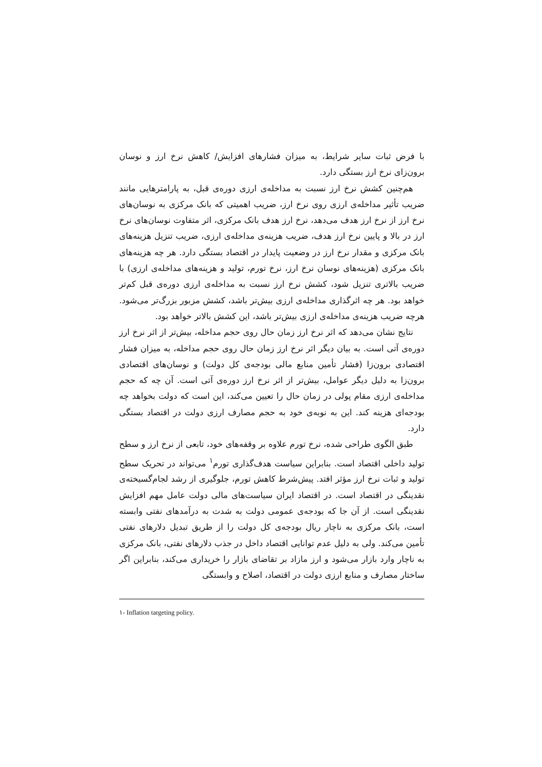با فرض ثبات سایر شرایط، به میزان فشارهای افزایش/ کاهش نرخ ارز و نوسان برون‌زای نرخ ارز بستگی دارد.
هم‌چنین کشش نرخ ارز نسبت به مداخله‌ی ارزی دوره‌ی قبل، به پارامترهایی مانند ضریب تأثیر مداخله‌ی ارزی روی نرخ ارز، ضریب اهمیتی که بانک مرکزی به نوسان‌های نرخ ارز از نرخ ارز هدف می‌دهد، نرخ ارز هدف بانک مرکزی، اثر متفاوت نوسان‌های نرخ ارز در بالا و پایین نرخ ارز هدف، ضریب هزینه‌ی مداخله‌ی ارزی، ضریب تنزیل هزینه‌های بانک مرکزی و مقدار نرخ ارز در وضعیت پایدار در اقتصاد بستگی دارد. هر چه هزینه‌های بانک مرکزی (هزینه‌های نوسان نرخ ارز، نرخ تورم، تولید و هزینه‌های مداخله‌ی ارزی) با ضریب بالاتری تنزیل شود، کشش نرخ ارز نسبت به مداخله‌ی ارزی دوره‌ی قبل کم‌تر خواهد بود. هر چه اثرگذاری مداخله‌ی ارزی بیش‌تر باشد، کشش مزبور بزرگ‌تر می‌شود. هرچه ضریب هزینه‌ی مداخله‌ی ارزی بیش‌تر باشد، این کشش بالاتر خواهد بود.
نتایج نشان می‌دهد که اثر نرخ ارز زمان حال روی حجم مداخله، بیش‌تر از اثر نرخ ارز دوره‌ی آتی است. به بیان دیگر اثر نرخ ارز زمان حال روی حجم مداخله، به میزان فشار اقتصادی برون‌زا (فشار تأمین منابع مالی بودجه‌ی کل دولت) و نوسان‌های اقتصادی برون‌زا به دلیل دیگر عوامل، بیش‌تر از اثر نرخ ارز دوره‌ی آتی است. آن چه که حجم مداخله‌ی ارزی مقام پولی در زمان حال را تعیین می‌کند، این است که دولت بخواهد چه بودجه‌ای هزینه کند. این به نوبه‌ی خود به حجم مصارف ارزی دولت در اقتصاد بستگی دارد.
طبق الگوی طراحی شده، نرخ تورم علاوه بر وقفه‌های خود، تابعی از نرخ ارز و سطح تولید داخلی اقتصاد است. بنابراین سیاست هدف‌گذاری تورم<sup>۱</sup> می‌تواند در تحریک سطح تولید و ثبات نرخ ارز مؤثر افتد. پیش‌شرط کاهش تورم، جلوگیری از رشد لجام‌گسیخته‌ی نقدینگی در اقتصاد است. در اقتصاد ایران سیاست‌های مالی دولت عامل مهم افزایش نقدینگی است. از آن جا که بودجه‌ی عمومی دولت به شدت به درآمدهای نفتی وابسته است، بانک مرکزی به ناچار ریال بودجه‌ی کل دولت را از طریق تبدیل دلارهای نفتی تأمین می‌کند. ولی به دلیل عدم توانایی اقتصاد داخل در جذب دلارهای نفتی، بانک مرکزی به ناچار وارد بازار می‌شود و ارز مازاد بر تقاضای بازار را خریداری می‌کند، بنابراین اگر ساختار مصارف و منابع ارزی دولت در اقتصاد، اصلاح و وابستگی
۱- Inflation targeting policy.